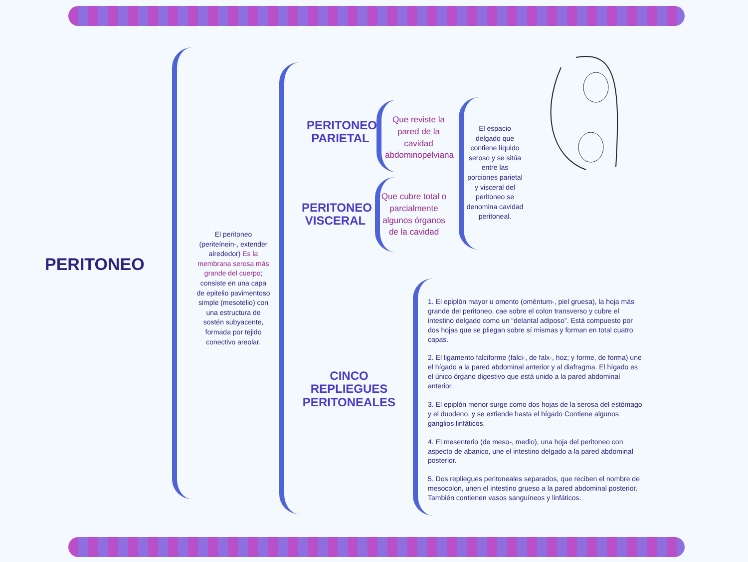PERITONEO
El peritoneo (periteínein-, extender alrededor) Es la membrana serosa más grande del cuerpo; consiste en una capa de epitelio pavimentoso simple (mesotelio) con una estructura de sostén subyacente, formada por tejido conectivo areolar.
PERITONEO PARIETAL
Que reviste la pared de la cavidad abdominopelviana
PERITONEO VISCERAL
Que cubre total o parcialmente algunos órganos de la cavidad
El espacio delgado que contiene líquido seroso y se sitúa entre las porciones parietal y visceral del peritoneo se denomina cavidad peritoneal.
CINCO REPLIEGUES PERITONEALES
1. El epiplón mayor u omento (oméntum-, piel gruesa), la hoja más grande del peritoneo, cae sobre el colon transverso y cubre el intestino delgado como un “delantal adiposo”. Está compuesto por dos hojas que se pliegan sobre sí mismas y forman en total cuatro capas.
2. El ligamento falciforme (falci-, de falx-, hoz; y forme, de forma) une el hígado a la pared abdominal anterior y al diafragma. El hígado es el único órgano digestivo que está unido a la pared abdominal anterior.
3. El epiplón menor surge como dos hojas de la serosa del estómago y el duodeno, y se extiende hasta el hígado Contiene algunos ganglios linfáticos.
4. El mesenterio (de meso-, medio), una hoja del peritoneo con aspecto de abanico, une el intestino delgado a la pared abdominal posterior.
5. Dos repliegues peritoneales separados, que reciben el nombre de mesocolon, unen el intestino grueso a la pared abdominal posterior. También contienen vasos sanguíneos y linfáticos.